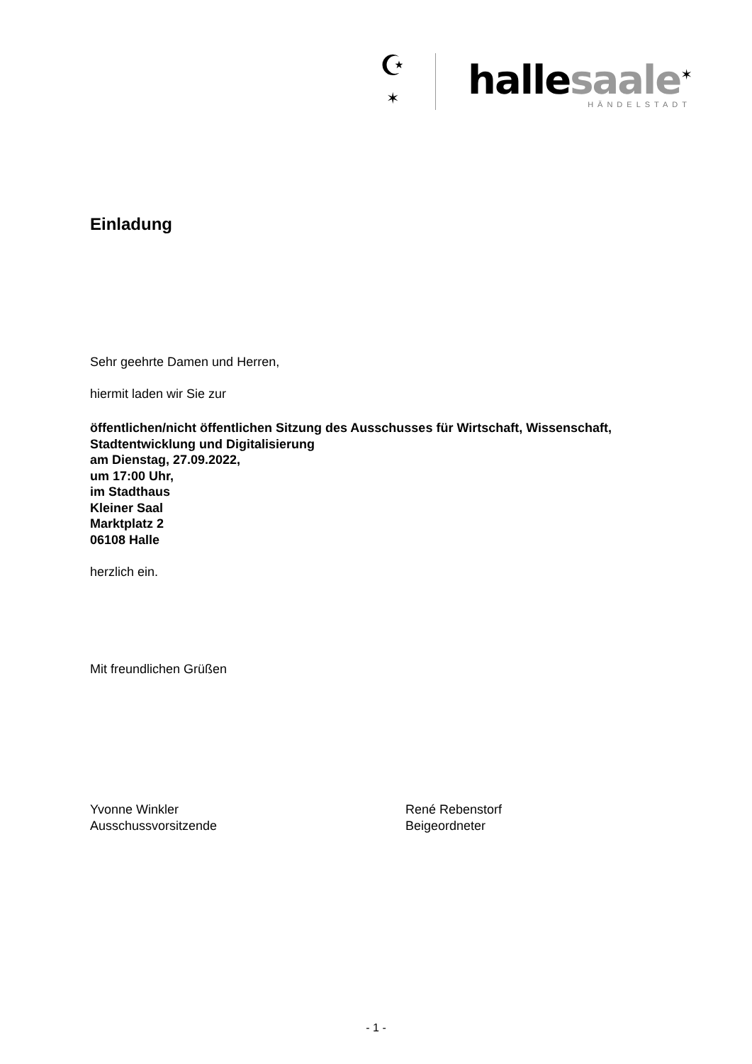☪
✶
hallesaale<sup>✶</sup>
HÄNDELSTADT
Einladung
Sehr geehrte Damen und Herren,
hiermit laden wir Sie zur
öffentlichen/nicht öffentlichen Sitzung des Ausschusses für Wirtschaft, Wissenschaft, Stadtentwicklung und Digitalisierung
am Dienstag, 27.09.2022,
um 17:00 Uhr,
im Stadthaus
Kleiner Saal
Marktplatz 2
06108 Halle
herzlich ein.
Mit freundlichen Grüßen
Yvonne Winkler
Ausschussvorsitzende
René Rebenstorf
Beigeordneter
- 1 -